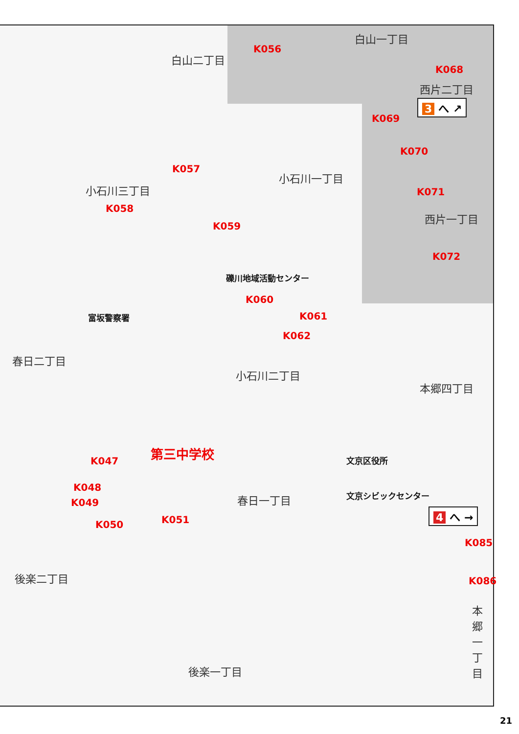白山二丁目
K056
白山一丁目
K068
西片二丁目
3 へ ↗
K069
K070
K057
小石川三丁目
小石川一丁目
K071
K058
K059
西片一丁目
K072
礫川地域活動センター
K060
K061
富坂警察署
K062
春日二丁目
小石川二丁目
本郷四丁目
第三中学校
K047 文京区役所
K048
K049
文京シビックセンター
春日一丁目
4 へ →
K051
K050
K085
後楽二丁目 K086
本郷一丁目
後楽一丁目
21